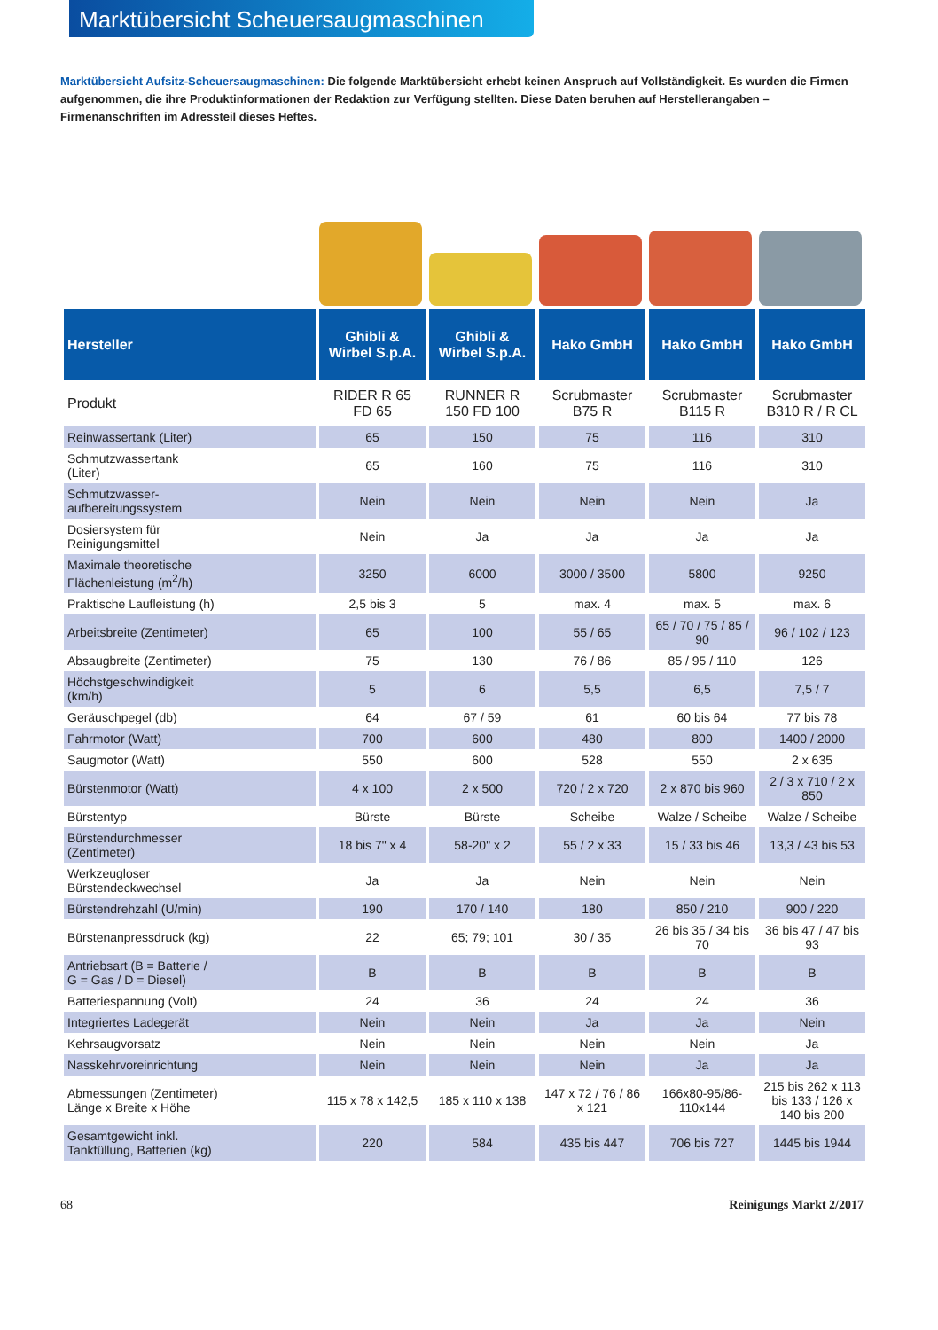Marktübersicht Scheuersaugmaschinen
Marktübersicht Aufsitz-Scheuersaugmaschinen: Die folgende Marktübersicht erhebt keinen Anspruch auf Vollständigkeit. Es wurden die Firmen aufgenommen, die ihre Produktinformationen der Redaktion zur Verfügung stellten. Diese Daten beruhen auf Herstellerangaben – Firmenanschriften im Adressteil dieses Heftes.
| Hersteller | Ghibli & Wirbel S.p.A. | Ghibli & Wirbel S.p.A. | Hako GmbH | Hako GmbH | Hako GmbH |
| --- | --- | --- | --- | --- | --- |
| Produkt | RIDER R 65 FD 65 | RUNNER R 150 FD 100 | Scrubmaster B75 R | Scrubmaster B115 R | Scrubmaster B310 R / R CL |
| Reinwassertank (Liter) | 65 | 150 | 75 | 116 | 310 |
| Schmutzwassertank (Liter) | 65 | 160 | 75 | 116 | 310 |
| Schmutzwasser- aufbereitungssystem | Nein | Nein | Nein | Nein | Ja |
| Dosiersystem für Reinigungsmittel | Nein | Ja | Ja | Ja | Ja |
| Maximale theoretische Flächenleistung (m<sup>2</sup>/h) | 3250 | 6000 | 3000 / 3500 | 5800 | 9250 |
| Praktische Laufleistung (h) | 2,5 bis 3 | 5 | max. 4 | max. 5 | max. 6 |
| Arbeitsbreite (Zentimeter) | 65 | 100 | 55 / 65 | 65 / 70 / 75 / 85 / 90 | 96 / 102 / 123 |
| Absaugbreite (Zentimeter) | 75 | 130 | 76 / 86 | 85 / 95 / 110 | 126 |
| Höchstgeschwindigkeit (km/h) | 5 | 6 | 5,5 | 6,5 | 7,5 / 7 |
| Geräuschpegel (db) | 64 | 67 / 59 | 61 | 60 bis 64 | 77 bis 78 |
| Fahrmotor (Watt) | 700 | 600 | 480 | 800 | 1400 / 2000 |
| Saugmotor (Watt) | 550 | 600 | 528 | 550 | 2 x 635 |
| Bürstenmotor (Watt) | 4 x 100 | 2 x 500 | 720 / 2 x 720 | 2 x 870 bis 960 | 2 / 3 x 710 / 2 x 850 |
| Bürstentyp | Bürste | Bürste | Scheibe | Walze / Scheibe | Walze / Scheibe |
| Bürstendurchmesser (Zentimeter) | 18 bis 7" x 4 | 58-20" x 2 | 55 / 2 x 33 | 15 / 33 bis 46 | 13,3 / 43 bis 53 |
| Werkzeugloser Bürstendeckwechsel | Ja | Ja | Nein | Nein | Nein |
| Bürstendrehzahl (U/min) | 190 | 170 / 140 | 180 | 850 / 210 | 900 / 220 |
| Bürstenanpressdruck (kg) | 22 | 65; 79; 101 | 30 / 35 | 26 bis 35 / 34 bis 70 | 36 bis 47 / 47 bis 93 |
| Antriebsart (B = Batterie / G = Gas / D = Diesel) | B | B | B | B | B |
| Batteriespannung (Volt) | 24 | 36 | 24 | 24 | 36 |
| Integriertes Ladegerät | Nein | Nein | Ja | Ja | Nein |
| Kehrsaugvorsatz | Nein | Nein | Nein | Nein | Ja |
| Nasskehrvoreinrichtung | Nein | Nein | Nein | Ja | Ja |
| Abmessungen (Zentimeter) Länge x Breite x Höhe | 115 x 78 x 142,5 | 185 x 110 x 138 | 147 x 72 / 76 / 86 x 121 | 166x80-95/86-110x144 | 215 bis 262 x 113 bis 133 / 126 x 140 bis 200 |
| Gesamtgewicht inkl. Tankfüllung, Batterien (kg) | 220 | 584 | 435 bis 447 | 706 bis 727 | 1445 bis 1944 |
68 Reinigungs Markt 2/2017